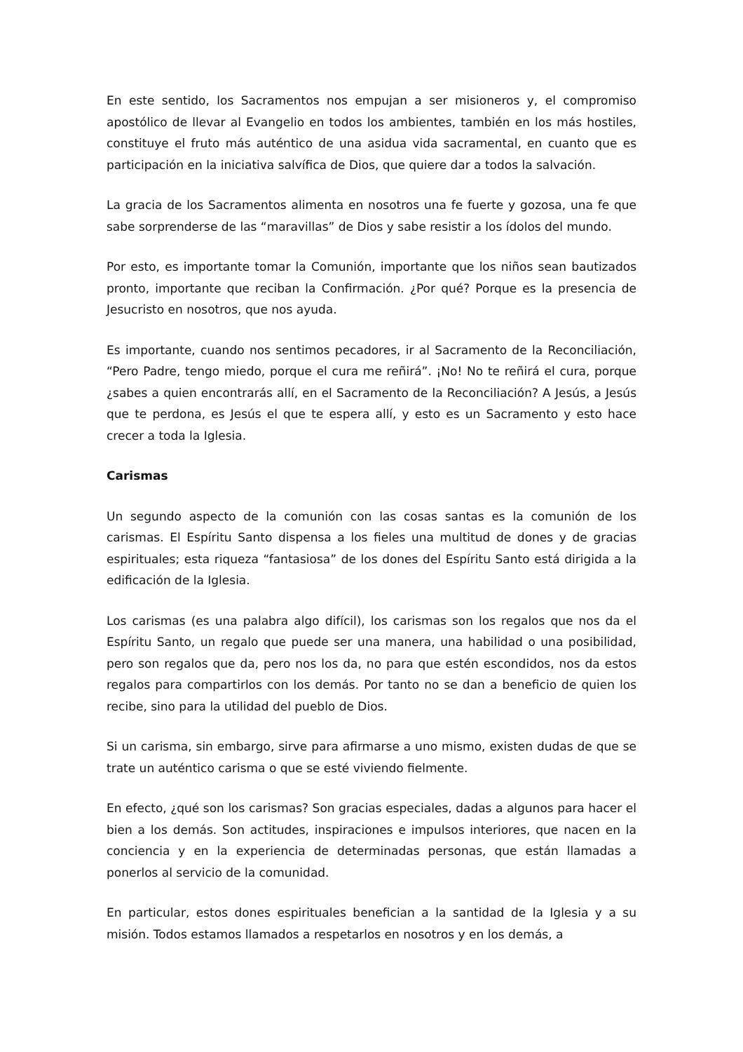En este sentido, los Sacramentos nos empujan a ser misioneros y, el compromiso apostólico de llevar al Evangelio en todos los ambientes, también en los más hostiles, constituye el fruto más auténtico de una asidua vida sacramental, en cuanto que es participación en la iniciativa salvífica de Dios, que quiere dar a todos la salvación.
La gracia de los Sacramentos alimenta en nosotros una fe fuerte y gozosa, una fe que sabe sorprenderse de las “maravillas” de Dios y sabe resistir a los ídolos del mundo.
Por esto, es importante tomar la Comunión, importante que los niños sean bautizados pronto, importante que reciban la Confirmación. ¿Por qué? Porque es la presencia de Jesucristo en nosotros, que nos ayuda.
Es importante, cuando nos sentimos pecadores, ir al Sacramento de la Reconciliación, “Pero Padre, tengo miedo, porque el cura me reñirá”. ¡No! No te reñirá el cura, porque ¿sabes a quien encontrarás allí, en el Sacramento de la Reconciliación? A Jesús, a Jesús que te perdona, es Jesús el que te espera allí, y esto es un Sacramento y esto hace crecer a toda la Iglesia.
Carismas
Un segundo aspecto de la comunión con las cosas santas es la comunión de los carismas. El Espíritu Santo dispensa a los fieles una multitud de dones y de gracias espirituales; esta riqueza “fantasiosa” de los dones del Espíritu Santo está dirigida a la edificación de la Iglesia.
Los carismas (es una palabra algo difícil), los carismas son los regalos que nos da el Espíritu Santo, un regalo que puede ser una manera, una habilidad o una posibilidad, pero son regalos que da, pero nos los da, no para que estén escondidos, nos da estos regalos para compartirlos con los demás. Por tanto no se dan a beneficio de quien los recibe, sino para la utilidad del pueblo de Dios.
Si un carisma, sin embargo, sirve para afirmarse a uno mismo, existen dudas de que se trate un auténtico carisma o que se esté viviendo fielmente.
En efecto, ¿qué son los carismas? Son gracias especiales, dadas a algunos para hacer el bien a los demás. Son actitudes, inspiraciones e impulsos interiores, que nacen en la conciencia y en la experiencia de determinadas personas, que están llamadas a ponerlos al servicio de la comunidad.
En particular, estos dones espirituales benefician a la santidad de la Iglesia y a su misión. Todos estamos llamados a respetarlos en nosotros y en los demás, a